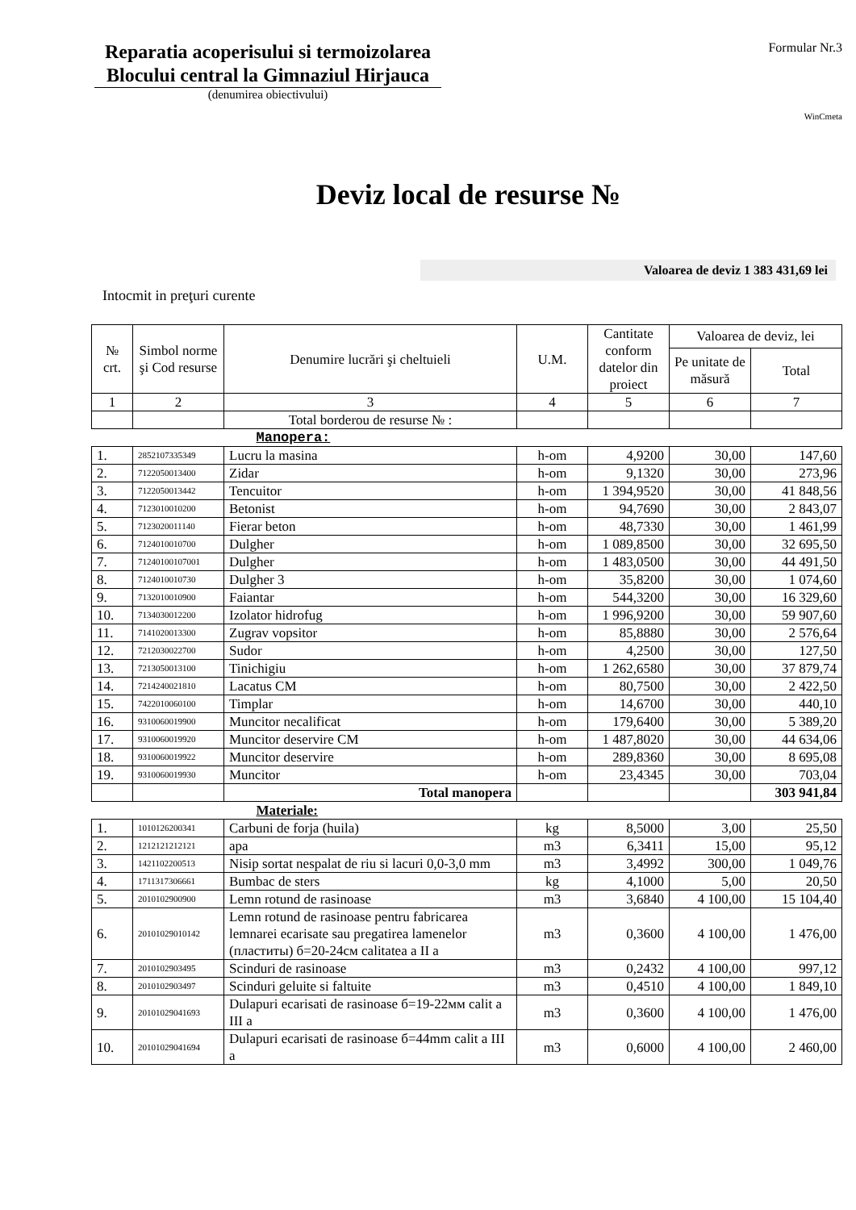Reparatia acoperisului si termoizolarea Blocului central la Gimnaziul Hirjauca
(denumirea obiectivului)
Formular Nr.3
WinCmeta
Deviz local de resurse №
Valoarea de deviz 1 383 431,69 lei
Intocmit in preţuri curente
| № crt. | Simbol norme şi Cod resurse | Denumire lucrări şi cheltuieli | U.M. | Cantitate conform datelor din proiect | Valoarea de deviz, lei | |
| --- | --- | --- | --- | --- | --- | --- |
| | | | | | Pe unitate de măsură | Total |
| 1 | 2 | 3 | 4 | 5 | 6 | 7 |
| | | Total borderou de resurse № : | | | | |
| | | Manopera: | | | | |
| 1. | 2852107335349 | Lucru la masina | h-om | 4,9200 | 30,00 | 147,60 |
| 2. | 7122050013400 | Zidar | h-om | 9,1320 | 30,00 | 273,96 |
| 3. | 7122050013442 | Tencuitor | h-om | 1 394,9520 | 30,00 | 41 848,56 |
| 4. | 7123010010200 | Betonist | h-om | 94,7690 | 30,00 | 2 843,07 |
| 5. | 7123020011140 | Fierar beton | h-om | 48,7330 | 30,00 | 1 461,99 |
| 6. | 7124010010700 | Dulgher | h-om | 1 089,8500 | 30,00 | 32 695,50 |
| 7. | 71240100107001 | Dulgher | h-om | 1 483,0500 | 30,00 | 44 491,50 |
| 8. | 7124010010730 | Dulgher 3 | h-om | 35,8200 | 30,00 | 1 074,60 |
| 9. | 7132010010900 | Faiantar | h-om | 544,3200 | 30,00 | 16 329,60 |
| 10. | 7134030012200 | Izolator hidrofug | h-om | 1 996,9200 | 30,00 | 59 907,60 |
| 11. | 7141020013300 | Zugrav vopsitor | h-om | 85,8880 | 30,00 | 2 576,64 |
| 12. | 7212030022700 | Sudor | h-om | 4,2500 | 30,00 | 127,50 |
| 13. | 7213050013100 | Tinichigiu | h-om | 1 262,6580 | 30,00 | 37 879,74 |
| 14. | 7214240021810 | Lacatus CM | h-om | 80,7500 | 30,00 | 2 422,50 |
| 15. | 7422010060100 | Timplar | h-om | 14,6700 | 30,00 | 440,10 |
| 16. | 9310060019900 | Muncitor necalificat | h-om | 179,6400 | 30,00 | 5 389,20 |
| 17. | 9310060019920 | Muncitor deservire CM | h-om | 1 487,8020 | 30,00 | 44 634,06 |
| 18. | 9310060019922 | Muncitor deservire | h-om | 289,8360 | 30,00 | 8 695,08 |
| 19. | 9310060019930 | Muncitor | h-om | 23,4345 | 30,00 | 703,04 |
| | | Total manopera | | | | 303 941,84 |
| | | Materiale: | | | | |
| 1. | 1010126200341 | Carbuni de forja (huila) | kg | 8,5000 | 3,00 | 25,50 |
| 2. | 1212121212121 | apa | m3 | 6,3411 | 15,00 | 95,12 |
| 3. | 1421102200513 | Nisip sortat nespalat de riu si lacuri 0,0-3,0 mm | m3 | 3,4992 | 300,00 | 1 049,76 |
| 4. | 1711317306661 | Bumbac de sters | kg | 4,1000 | 5,00 | 20,50 |
| 5. | 2010102900900 | Lemn rotund de rasinoase | m3 | 3,6840 | 4 100,00 | 15 104,40 |
| 6. | 20101029010142 | Lemn rotund de rasinoase pentru fabricarea lemnarei ecarisate sau pregatirea lamenelor (пластиты) б=20-24см calitatea a II a | m3 | 0,3600 | 4 100,00 | 1 476,00 |
| 7. | 2010102903495 | Scinduri de rasinoase | m3 | 0,2432 | 4 100,00 | 997,12 |
| 8. | 2010102903497 | Scinduri geluite si faltuite | m3 | 0,4510 | 4 100,00 | 1 849,10 |
| 9. | 20101029041693 | Dulapuri ecarisati de rasinoase б=19-22мм calit a III a | m3 | 0,3600 | 4 100,00 | 1 476,00 |
| 10. | 20101029041694 | Dulapuri ecarisati de rasinoase б=44mm calit a III a | m3 | 0,6000 | 4 100,00 | 2 460,00 |